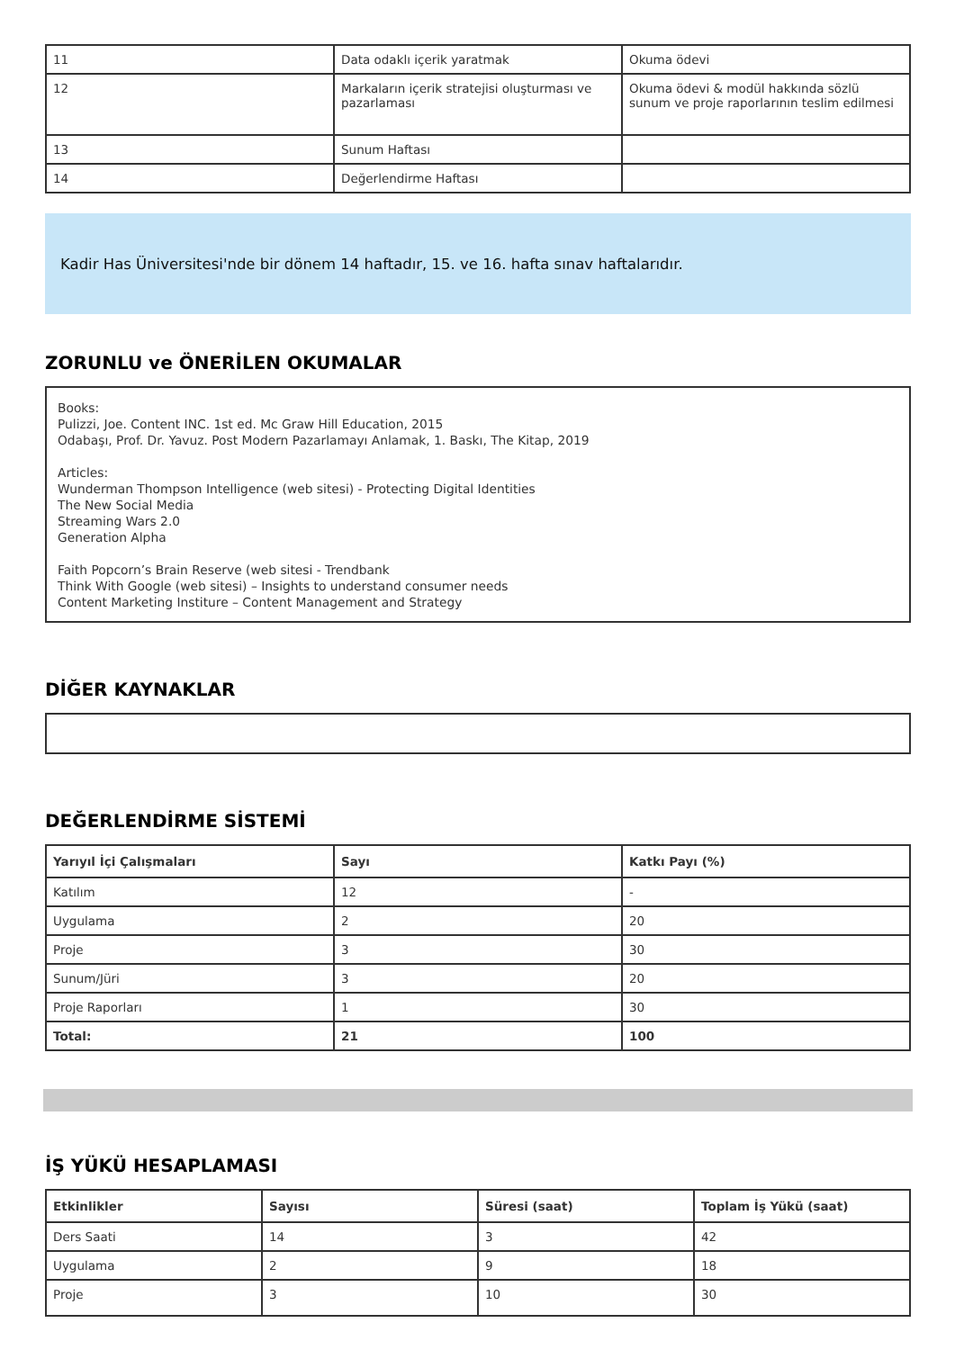| 11 | Data odaklı içerik yaratmak | Okuma ödevi |
| 12 | Markaların içerik stratejisi oluşturması ve pazarlaması | Okuma ödevi & modül hakkında sözlü sunum ve proje raporlarının teslim edilmesi |
| 13 | Sunum Haftası | |
| 14 | Değerlendirme Haftası | |
Kadir Has Üniversitesi'nde bir dönem 14 haftadır, 15. ve 16. hafta sınav haftalarıdır.
ZORUNLU ve ÖNERİLEN OKUMALAR
Books:
Pulizzi, Joe. Content INC. 1st ed. Mc Graw Hill Education, 2015
Odabaşı, Prof. Dr. Yavuz. Post Modern Pazarlamayı Anlamak, 1. Baskı, The Kitap, 2019
Articles:
Wunderman Thompson Intelligence (web sitesi) - Protecting Digital Identities
The New Social Media
Streaming Wars 2.0
Generation Alpha
Faith Popcorn’s Brain Reserve (web sitesi - Trendbank
Think With Google (web sitesi) – Insights to understand consumer needs
Content Marketing Institure – Content Management and Strategy
DİĞER KAYNAKLAR
DEĞERLENDİRME SİSTEMİ
| Yarıyıl İçi Çalışmaları | Sayı | Katkı Payı (%) |
| --- | --- | --- |
| Katılım | 12 | - |
| Uygulama | 2 | 20 |
| Proje | 3 | 30 |
| Sunum/Jüri | 3 | 20 |
| Proje Raporları | 1 | 30 |
| Total: | 21 | 100 |
İŞ YÜKÜ HESAPLAMASI
| Etkinlikler | Sayısı | Süresi (saat) | Toplam İş Yükü (saat) |
| --- | --- | --- | --- |
| Ders Saati | 14 | 3 | 42 |
| Uygulama | 2 | 9 | 18 |
| Proje | 3 | 10 | 30 |